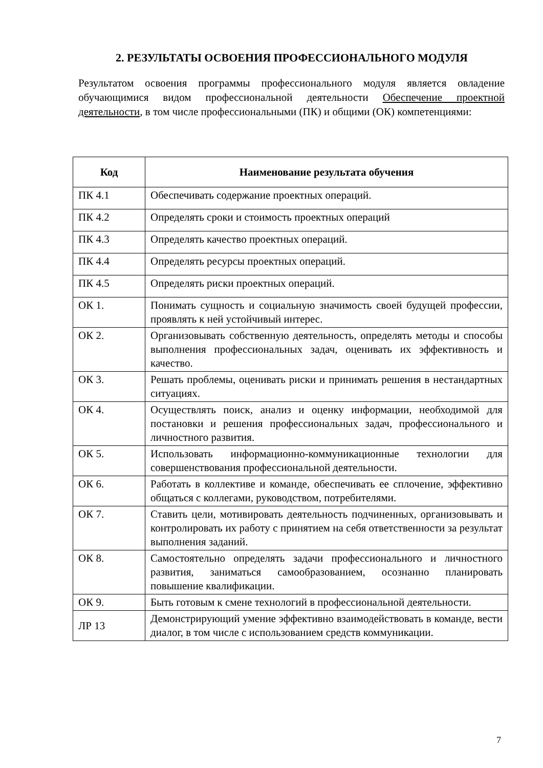2. РЕЗУЛЬТАТЫ ОСВОЕНИЯ ПРОФЕССИОНАЛЬНОГО МОДУЛЯ
Результатом освоения программы профессионального модуля является овладение обучающимися видом профессиональной деятельности Обеспечение проектной деятельности, в том числе профессиональными (ПК) и общими (ОК) компетенциями:
| Код | Наименование результата обучения |
| --- | --- |
| ПК 4.1 | Обеспечивать содержание проектных операций. |
| ПК 4.2 | Определять сроки и стоимость проектных операций |
| ПК 4.3 | Определять качество проектных операций. |
| ПК 4.4 | Определять ресурсы проектных операций. |
| ПК 4.5 | Определять риски проектных операций. |
| ОК 1. | Понимать сущность и социальную значимость своей будущей профессии, проявлять к ней устойчивый интерес. |
| ОК 2. | Организовывать собственную деятельность, определять методы и способы выполнения профессиональных задач, оценивать их эффективность и качество. |
| ОК 3. | Решать проблемы, оценивать риски и принимать решения в нестандартных ситуациях. |
| ОК 4. | Осуществлять поиск, анализ и оценку информации, необходимой для постановки и решения профессиональных задач, профессионального и личностного развития. |
| ОК 5. | Использовать информационно-коммуникационные технологии для совершенствования профессиональной деятельности. |
| ОК 6. | Работать в коллективе и команде, обеспечивать ее сплочение, эффективно общаться с коллегами, руководством, потребителями. |
| ОК 7. | Ставить цели, мотивировать деятельность подчиненных, организовывать и контролировать их работу с принятием на себя ответственности за результат выполнения заданий. |
| ОК 8. | Самостоятельно определять задачи профессионального и личностного развития, заниматься самообразованием, осознанно планировать повышение квалификации. |
| ОК 9. | Быть готовым к смене технологий в профессиональной деятельности. |
| ЛР 13 | Демонстрирующий умение эффективно взаимодействовать в команде, вести диалог, в том числе с использованием средств коммуникации. |
7